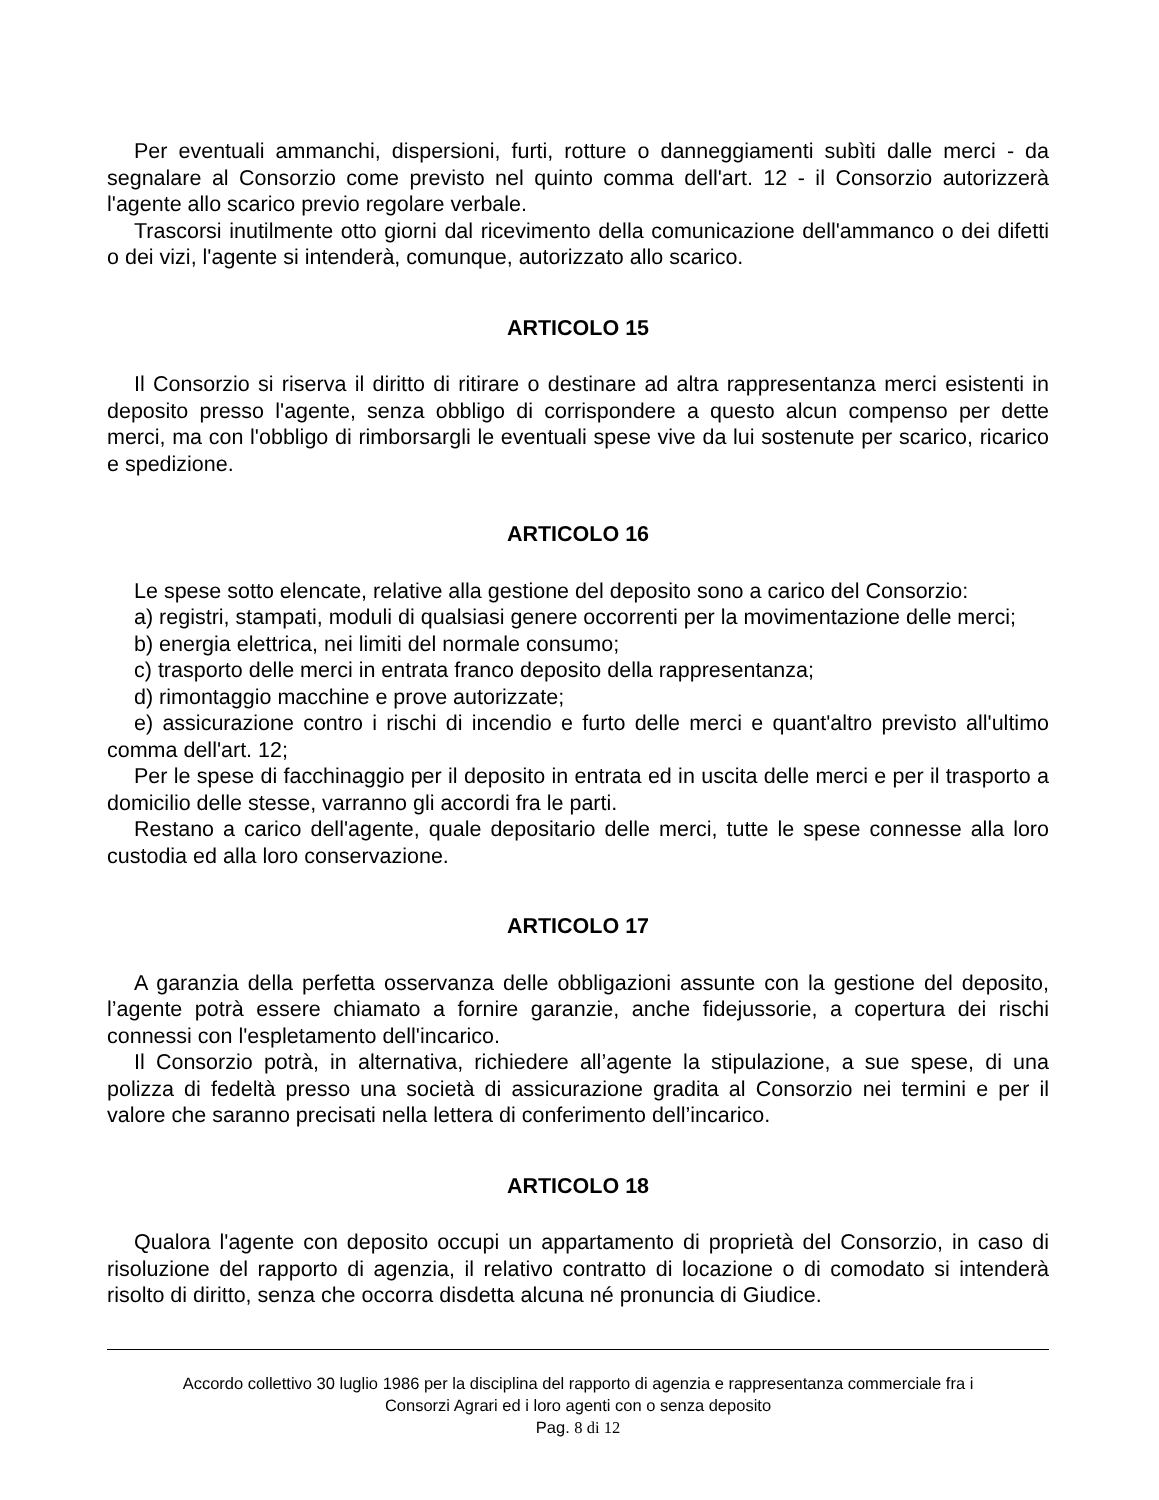Per eventuali ammanchi, dispersioni, furti, rotture o danneggiamenti subìti dalle merci - da segnalare al Consorzio come previsto nel quinto comma dell'art. 12 - il Consorzio autorizzerà l'agente allo scarico previo regolare verbale.
Trascorsi inutilmente otto giorni dal ricevimento della comunicazione dell'ammanco o dei difetti o dei vizi, l'agente si intenderà, comunque, autorizzato allo scarico.
ARTICOLO 15
Il Consorzio si riserva il diritto di ritirare o destinare ad altra rappresentanza merci esistenti in deposito presso l'agente, senza obbligo di corrispondere a questo alcun compenso per dette merci, ma con l'obbligo di rimborsargli le eventuali spese vive da lui sostenute per scarico, ricarico e spedizione.
ARTICOLO 16
Le spese sotto elencate, relative alla gestione del deposito sono a carico del Consorzio:
a) registri, stampati, moduli di qualsiasi genere occorrenti per la movimentazione delle merci;
b) energia elettrica, nei limiti del normale consumo;
c) trasporto delle merci in entrata franco deposito della rappresentanza;
d) rimontaggio macchine e prove autorizzate;
e) assicurazione contro i rischi di incendio e furto delle merci e quant'altro previsto all'ultimo comma dell'art. 12;
Per le spese di facchinaggio per il deposito in entrata ed in uscita delle merci e per il trasporto a domicilio delle stesse, varranno gli accordi fra le parti.
Restano a carico dell'agente, quale depositario delle merci, tutte le spese connesse alla loro custodia ed alla loro conservazione.
ARTICOLO 17
A garanzia della perfetta osservanza delle obbligazioni assunte con la gestione del deposito, l’agente potrà essere chiamato a fornire garanzie, anche fidejussorie, a copertura dei rischi connessi con l'espletamento dell'incarico.
Il Consorzio potrà, in alternativa, richiedere all’agente la stipulazione, a sue spese, di una polizza di fedeltà presso una società di assicurazione gradita al Consorzio nei termini e per il valore che saranno precisati nella lettera di conferimento dell’incarico.
ARTICOLO 18
Qualora l'agente con deposito occupi un appartamento di proprietà del Consorzio, in caso di risoluzione del rapporto di agenzia, il relativo contratto di locazione o di comodato si intenderà risolto di diritto, senza che occorra disdetta alcuna né pronuncia di Giudice.
Accordo collettivo 30 luglio 1986 per la disciplina del rapporto di agenzia e rappresentanza commerciale fra i
Consorzi Agrari ed i loro agenti con o senza deposito
Pag. 8 di 12